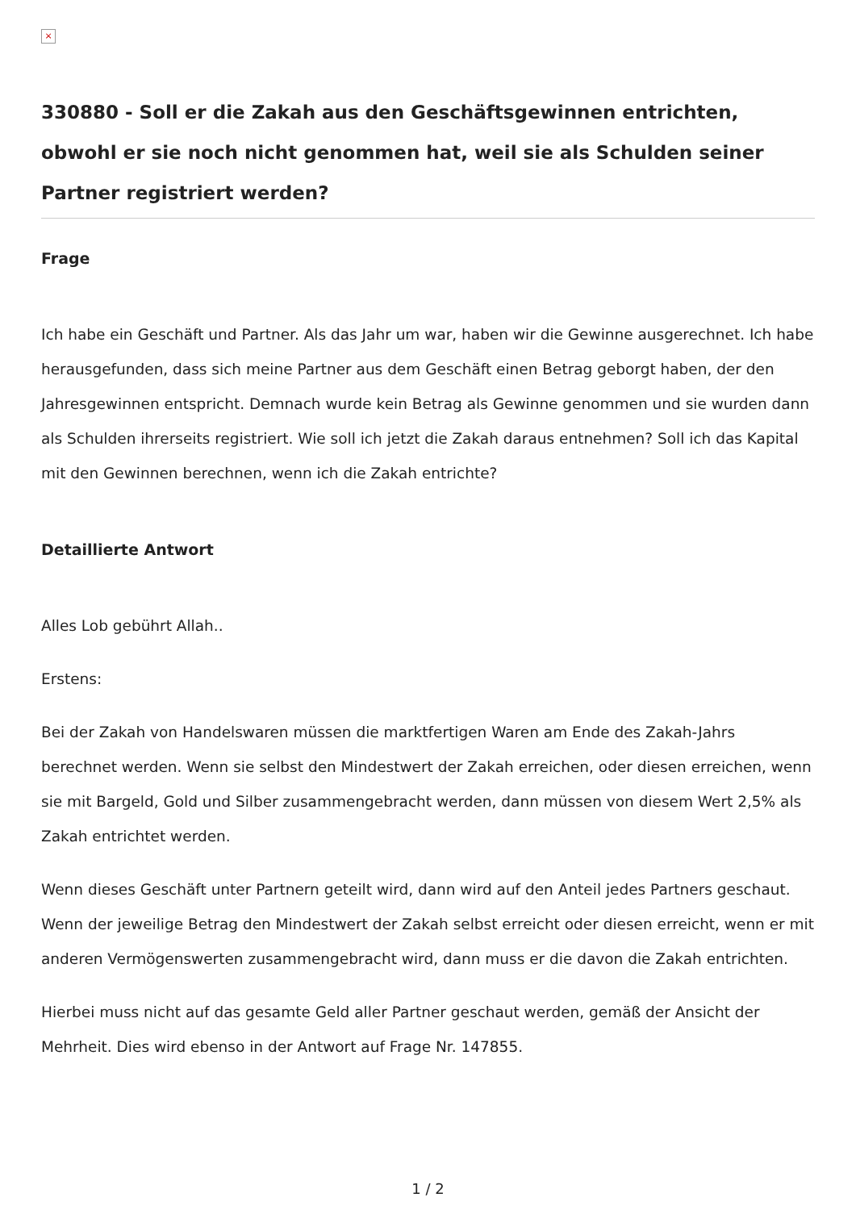×
330880 - Soll er die Zakah aus den Geschäftsgewinnen entrichten, obwohl er sie noch nicht genommen hat, weil sie als Schulden seiner Partner registriert werden?
Frage
Ich habe ein Geschäft und Partner. Als das Jahr um war, haben wir die Gewinne ausgerechnet. Ich habe herausgefunden, dass sich meine Partner aus dem Geschäft einen Betrag geborgt haben, der den Jahresgewinnen entspricht. Demnach wurde kein Betrag als Gewinne genommen und sie wurden dann als Schulden ihrerseits registriert. Wie soll ich jetzt die Zakah daraus entnehmen? Soll ich das Kapital mit den Gewinnen berechnen, wenn ich die Zakah entrichte?
Detaillierte Antwort
Alles Lob gebührt Allah..
Erstens:
Bei der Zakah von Handelswaren müssen die marktfertigen Waren am Ende des Zakah-Jahrs berechnet werden. Wenn sie selbst den Mindestwert der Zakah erreichen, oder diesen erreichen, wenn sie mit Bargeld, Gold und Silber zusammengebracht werden, dann müssen von diesem Wert 2,5% als Zakah entrichtet werden.
Wenn dieses Geschäft unter Partnern geteilt wird, dann wird auf den Anteil jedes Partners geschaut. Wenn der jeweilige Betrag den Mindestwert der Zakah selbst erreicht oder diesen erreicht, wenn er mit anderen Vermögenswerten zusammengebracht wird, dann muss er die davon die Zakah entrichten.
Hierbei muss nicht auf das gesamte Geld aller Partner geschaut werden, gemäß der Ansicht der Mehrheit. Dies wird ebenso in der Antwort auf Frage Nr. 147855.
1 / 2